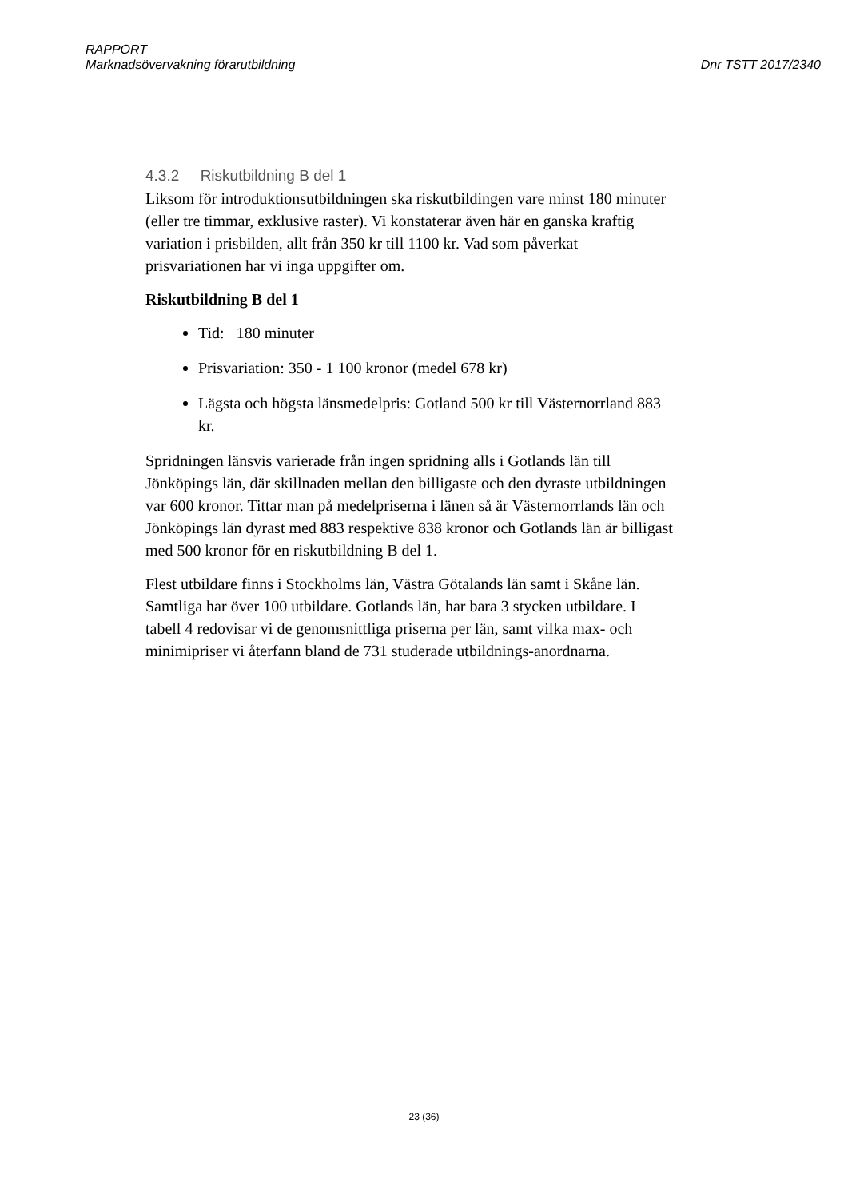RAPPORT
Marknadsövervakning förarutbildning Dnr TSTT 2017/2340
4.3.2 Riskutbildning B del 1
Liksom för introduktionsutbildningen ska riskutbildingen vare minst 180 minuter (eller tre timmar, exklusive raster). Vi konstaterar även här en ganska kraftig variation i prisbilden, allt från 350 kr till 1100 kr. Vad som påverkat prisvariationen har vi inga uppgifter om.
Riskutbildning B del 1
Tid: 180 minuter
Prisvariation: 350 - 1 100 kronor (medel 678 kr)
Lägsta och högsta länsmedelpris: Gotland 500 kr till Västernorrland 883 kr.
Spridningen länsvis varierade från ingen spridning alls i Gotlands län till Jönköpings län, där skillnaden mellan den billigaste och den dyraste utbildningen var 600 kronor. Tittar man på medelpriserna i länen så är Västernorrlands län och Jönköpings län dyrast med 883 respektive 838 kronor och Gotlands län är billigast med 500 kronor för en riskutbildning B del 1.
Flest utbildare finns i Stockholms län, Västra Götalands län samt i Skåne län. Samtliga har över 100 utbildare. Gotlands län, har bara 3 stycken utbildare. I tabell 4 redovisar vi de genomsnittliga priserna per län, samt vilka max- och minimipriser vi återfann bland de 731 studerade utbildnings-anordnarna.
23 (36)